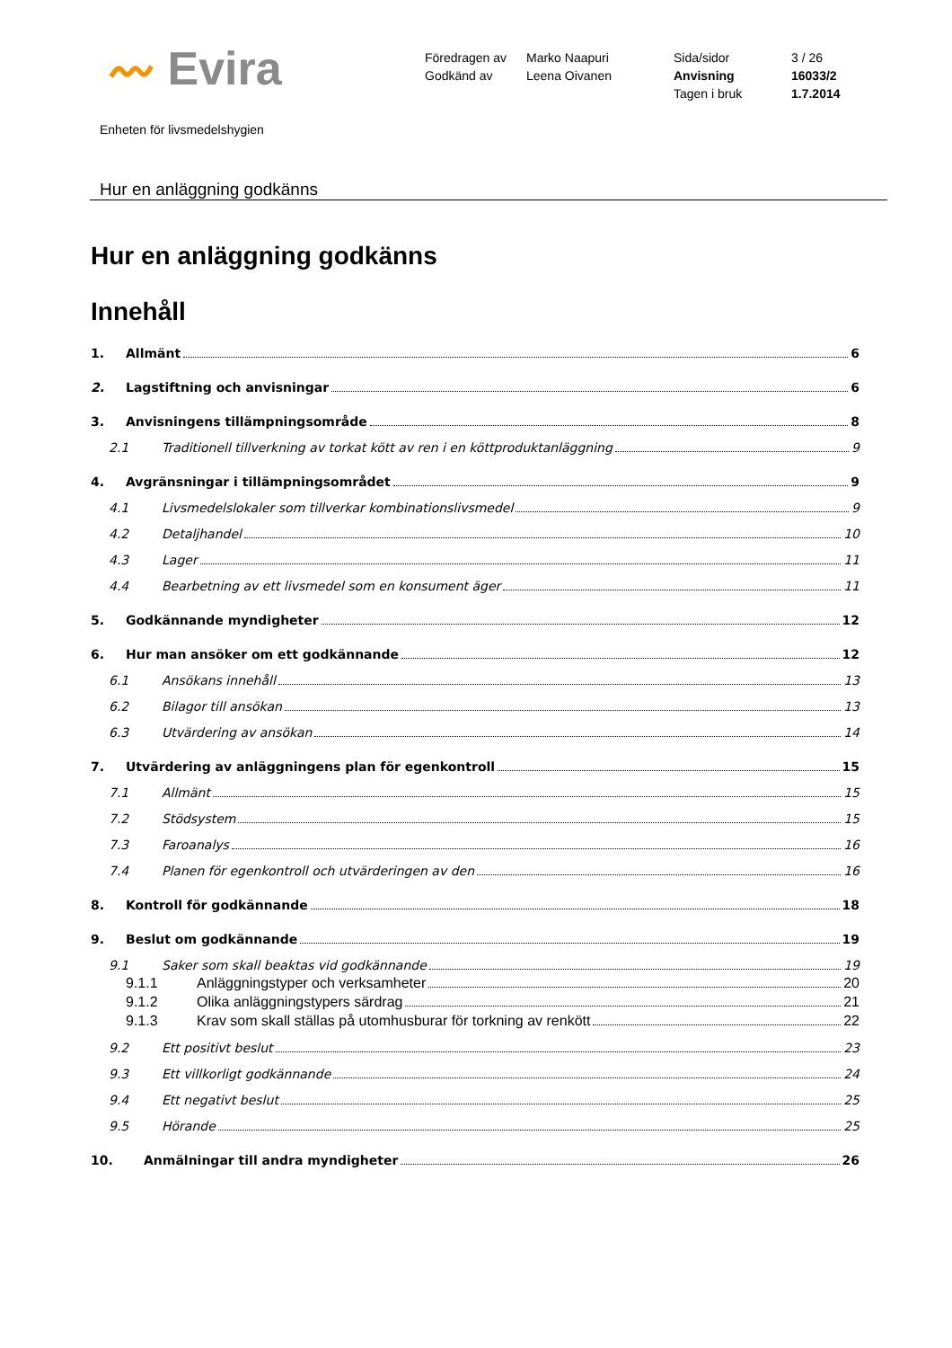〰 Evira
Föredragen av
Godkänd av
Marko Naapuri
Leena Oivanen
Sida/sidor
Anvisning
Tagen i bruk
3 / 26
16033/2
1.7.2014
Enheten för livsmedelshygien
Hur en anläggning godkänns
Hur en anläggning godkänns
Innehåll
1. Allmänt 6
2. Lagstiftning och anvisningar 6
3. Anvisningens tillämpningsområde 8
2.1 Traditionell tillverkning av torkat kött av ren i en köttproduktanläggning 9
4. Avgränsningar i tillämpningsområdet 9
4.1 Livsmedelslokaler som tillverkar kombinationslivsmedel 9
4.2 Detaljhandel 10
4.3 Lager 11
4.4 Bearbetning av ett livsmedel som en konsument äger 11
5. Godkännande myndigheter 12
6. Hur man ansöker om ett godkännande 12
6.1 Ansökans innehåll 13
6.2 Bilagor till ansökan 13
6.3 Utvärdering av ansökan 14
7. Utvärdering av anläggningens plan för egenkontroll 15
7.1 Allmänt 15
7.2 Stödsystem 15
7.3 Faroanalys 16
7.4 Planen för egenkontroll och utvärderingen av den 16
8. Kontroll för godkännande 18
9. Beslut om godkännande 19
9.1 Saker som skall beaktas vid godkännande 19
9.1.1 Anläggningstyper och verksamheter 20
9.1.2 Olika anläggningstypers särdrag 21
9.1.3 Krav som skall ställas på utomhusburar för torkning av renkött 22
9.2 Ett positivt beslut 23
9.3 Ett villkorligt godkännande 24
9.4 Ett negativt beslut 25
9.5 Hörande 25
10. Anmälningar till andra myndigheter 26